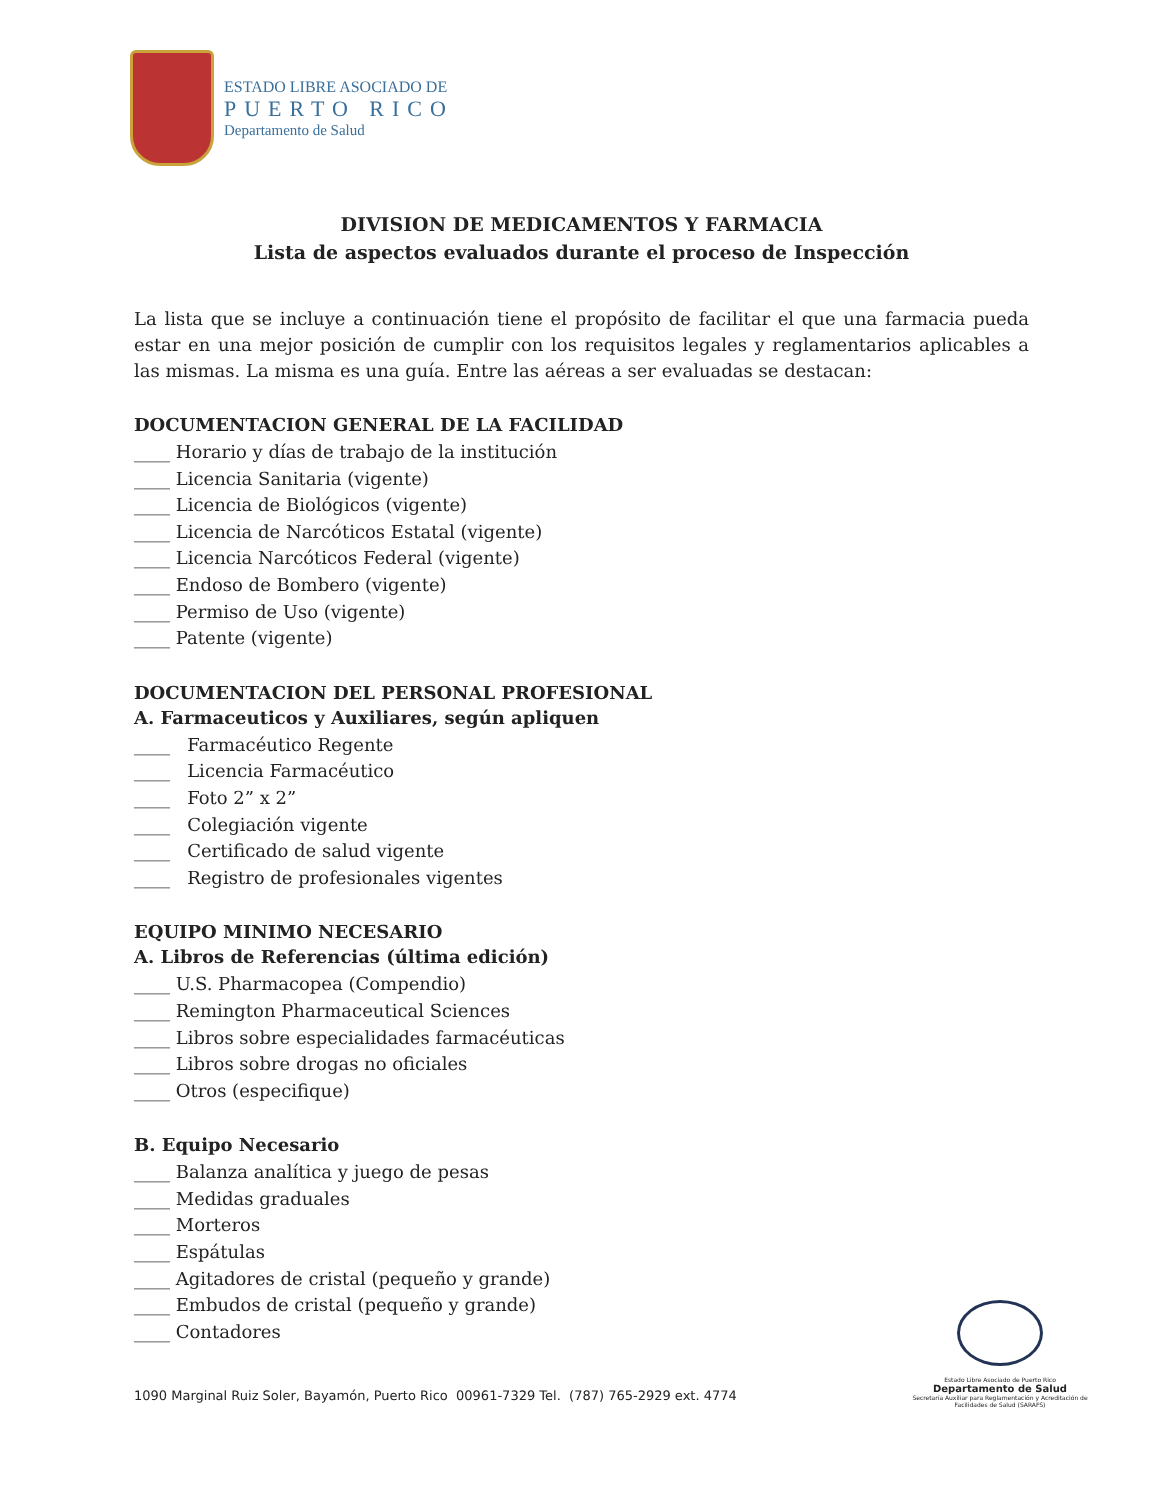ESTADO LIBRE ASOCIADO DE
PUERTO RICO
Departamento de Salud
DIVISION DE MEDICAMENTOS Y FARMACIA
Lista de aspectos evaluados durante el proceso de Inspección
La lista que se incluye a continuación tiene el propósito de facilitar el que una farmacia pueda estar en una mejor posición de cumplir con los requisitos legales y reglamentarios aplicables a las mismas. La misma es una guía. Entre las aéreas a ser evaluadas se destacan:
DOCUMENTACION GENERAL DE LA FACILIDAD
____ Horario y días de trabajo de la institución
____ Licencia Sanitaria (vigente)
____ Licencia de Biológicos (vigente)
____ Licencia de Narcóticos Estatal (vigente)
____ Licencia Narcóticos Federal (vigente)
____ Endoso de Bombero (vigente)
____ Permiso de Uso (vigente)
____ Patente (vigente)
DOCUMENTACION DEL PERSONAL PROFESIONAL
A. Farmaceuticos y Auxiliares, según apliquen
____ Farmacéutico Regente
____ Licencia Farmacéutico
____ Foto 2” x 2”
____ Colegiación vigente
____ Certificado de salud vigente
____ Registro de profesionales vigentes
EQUIPO MINIMO NECESARIO
A. Libros de Referencias (última edición)
____ U.S. Pharmacopea (Compendio)
____ Remington Pharmaceutical Sciences
____ Libros sobre especialidades farmacéuticas
____ Libros sobre drogas no oficiales
____ Otros (especifique)
B. Equipo Necesario
____ Balanza analítica y juego de pesas
____ Medidas graduales
____ Morteros
____ Espátulas
____ Agitadores de cristal (pequeño y grande)
____ Embudos de cristal (pequeño y grande)
____ Contadores
1090 Marginal Ruiz Soler, Bayamón, Puerto Rico 00961-7329 Tel. (787) 765-2929 ext. 4774
Estado Libre Asociado de Puerto Rico
Departamento de Salud
Secretaría Auxiliar para Reglamentación y Acreditación de Facilidades de Salud (SARAFS)